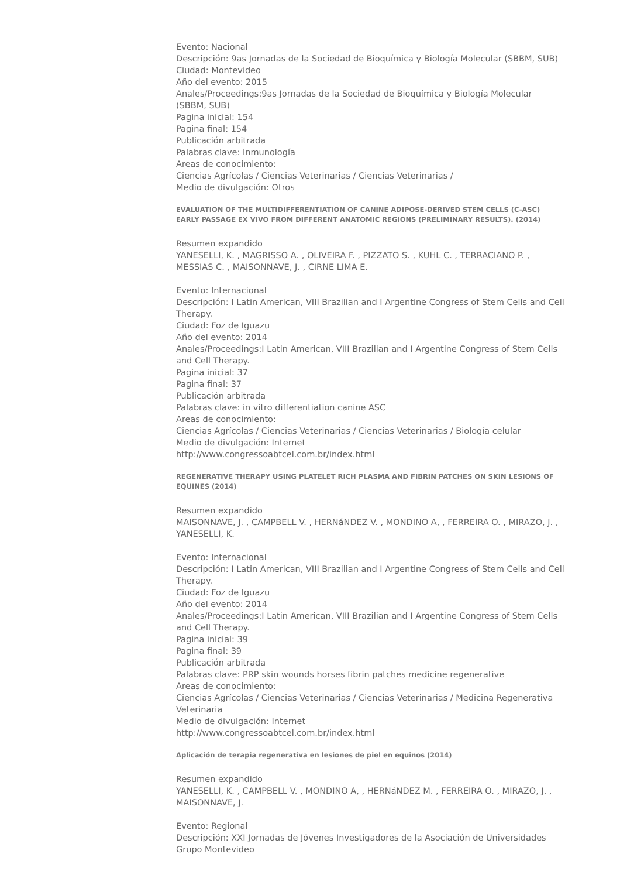Evento: Nacional
Descripción: 9as Jornadas de la Sociedad de Bioquímica y Biología Molecular (SBBM, SUB)
Ciudad: Montevideo
Año del evento: 2015
Anales/Proceedings:9as Jornadas de la Sociedad de Bioquímica y Biología Molecular (SBBM, SUB)
Pagina inicial: 154
Pagina final: 154
Publicación arbitrada
Palabras clave: Inmunología
Areas de conocimiento:
Ciencias Agrícolas / Ciencias Veterinarias / Ciencias Veterinarias /
Medio de divulgación: Otros
EVALUATION OF THE MULTIDIFFERENTIATION OF CANINE ADIPOSE-DERIVED STEM CELLS (C-ASC) EARLY PASSAGE EX VIVO FROM DIFFERENT ANATOMIC REGIONS (PRELIMINARY RESULTS). (2014)
Resumen expandido
YANESELLI, K. , MAGRISSO A. , OLIVEIRA F. , PIZZATO S. , KUHL C. , TERRACIANO P. , MESSIAS C. , MAISONNAVE, J. , CIRNE LIMA E.
Evento: Internacional
Descripción: I Latin American, VIII Brazilian and I Argentine Congress of Stem Cells and Cell Therapy.
Ciudad: Foz de Iguazu
Año del evento: 2014
Anales/Proceedings:I Latin American, VIII Brazilian and I Argentine Congress of Stem Cells and Cell Therapy.
Pagina inicial: 37
Pagina final: 37
Publicación arbitrada
Palabras clave: in vitro differentiation canine ASC
Areas de conocimiento:
Ciencias Agrícolas / Ciencias Veterinarias / Ciencias Veterinarias / Biología celular
Medio de divulgación: Internet
http://www.congressoabtcel.com.br/index.html
REGENERATIVE THERAPY USING PLATELET RICH PLASMA AND FIBRIN PATCHES ON SKIN LESIONS OF EQUINES (2014)
Resumen expandido
MAISONNAVE, J. , CAMPBELL V. , HERNáNDEZ V. , MONDINO A, , FERREIRA O. , MIRAZO, J. , YANESELLI, K.
Evento: Internacional
Descripción: I Latin American, VIII Brazilian and I Argentine Congress of Stem Cells and Cell Therapy.
Ciudad: Foz de Iguazu
Año del evento: 2014
Anales/Proceedings:I Latin American, VIII Brazilian and I Argentine Congress of Stem Cells and Cell Therapy.
Pagina inicial: 39
Pagina final: 39
Publicación arbitrada
Palabras clave: PRP skin wounds horses fibrin patches medicine regenerative
Areas de conocimiento:
Ciencias Agrícolas / Ciencias Veterinarias / Ciencias Veterinarias / Medicina Regenerativa Veterinaria
Medio de divulgación: Internet
http://www.congressoabtcel.com.br/index.html
Aplicación de terapia regenerativa en lesiones de piel en equinos (2014)
Resumen expandido
YANESELLI, K. , CAMPBELL V. , MONDINO A, , HERNáNDEZ M. , FERREIRA O. , MIRAZO, J. , MAISONNAVE, J.
Evento: Regional
Descripción: XXI Jornadas de Jóvenes Investigadores de la Asociación de Universidades Grupo Montevideo